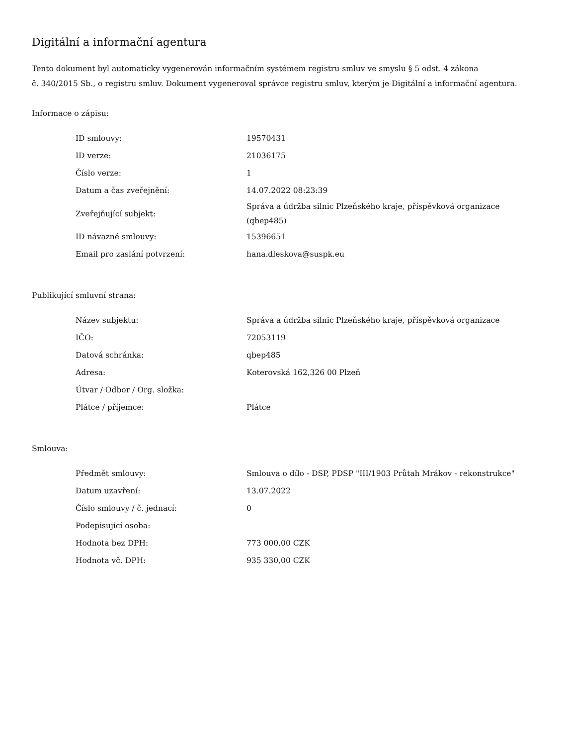Digitální a informační agentura
Tento dokument byl automaticky vygenerován informačním systémem registru smluv ve smyslu § 5 odst. 4 zákona
č. 340/2015 Sb., o registru smluv. Dokument vygeneroval správce registru smluv, kterým je Digitální a informační agentura.
Informace o zápisu:
| ID smlouvy: | 19570431 |
| ID verze: | 21036175 |
| Číslo verze: | 1 |
| Datum a čas zveřejnění: | 14.07.2022 08:23:39 |
| Zveřejňující subjekt: | Správa a údržba silnic Plzeňského kraje, příspěvková organizace (qbep485) |
| ID návazné smlouvy: | 15396651 |
| Email pro zaslání potvrzení: | hana.dleskova@suspk.eu |
Publikující smluvní strana:
| Název subjektu: | Správa a údržba silnic Plzeňského kraje, příspěvková organizace |
| IČO: | 72053119 |
| Datová schránka: | qbep485 |
| Adresa: | Koterovská 162,326 00 Plzeň |
| Útvar / Odbor / Org. složka: | |
| Plátce / příjemce: | Plátce |
Smlouva:
| Předmět smlouvy: | Smlouva o dílo - DSP, PDSP "III/1903 Průtah Mrákov - rekonstrukce" |
| Datum uzavření: | 13.07.2022 |
| Číslo smlouvy / č. jednací: | 0 |
| Podepisující osoba: | |
| Hodnota bez DPH: | 773 000,00 CZK |
| Hodnota vč. DPH: | 935 330,00 CZK |